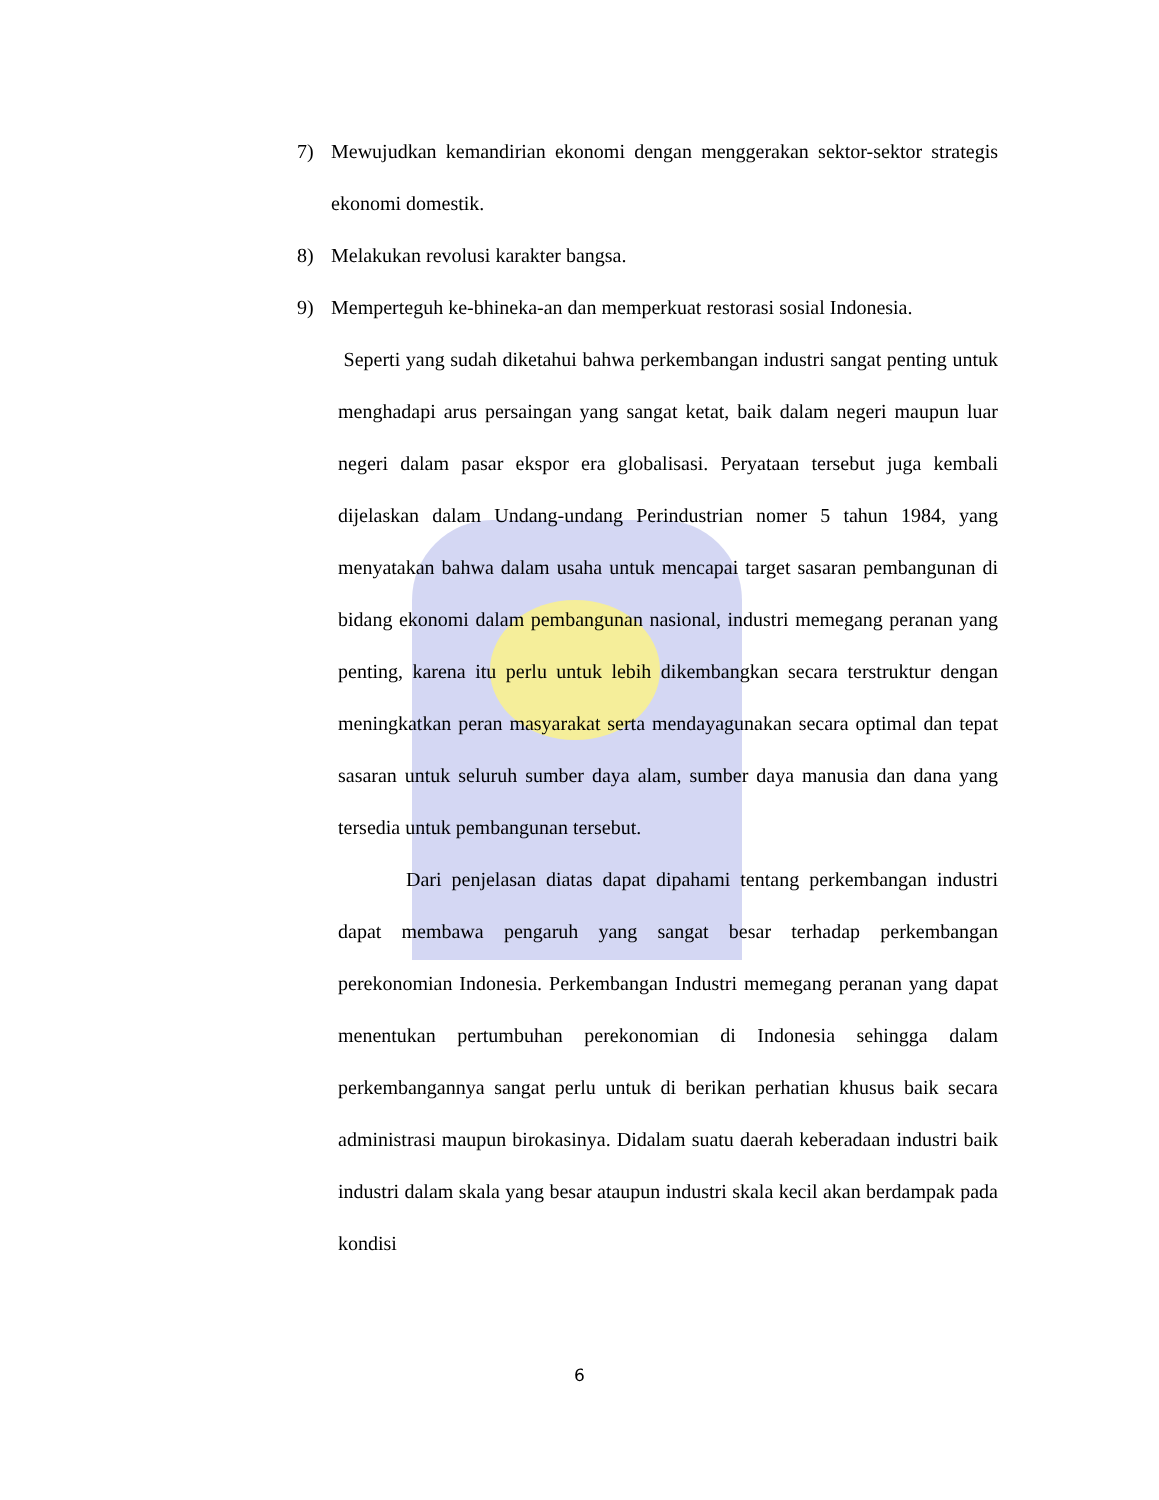7) Mewujudkan kemandirian ekonomi dengan menggerakan sektor-sektor strategis ekonomi domestik.
8) Melakukan revolusi karakter bangsa.
9) Memperteguh ke-bhineka-an dan memperkuat restorasi sosial Indonesia.
Seperti yang sudah diketahui bahwa perkembangan industri sangat penting untuk menghadapi arus persaingan yang sangat ketat, baik dalam negeri maupun luar negeri dalam pasar ekspor era globalisasi. Peryataan tersebut juga kembali dijelaskan dalam Undang-undang Perindustrian nomer 5 tahun 1984, yang menyatakan bahwa dalam usaha untuk mencapai target sasaran pembangunan di bidang ekonomi dalam pembangunan nasional, industri memegang peranan yang penting, karena itu perlu untuk lebih dikembangkan secara terstruktur dengan meningkatkan peran masyarakat serta mendayagunakan secara optimal dan tepat sasaran untuk seluruh sumber daya alam, sumber daya manusia dan dana yang tersedia untuk pembangunan tersebut.
Dari penjelasan diatas dapat dipahami tentang perkembangan industri dapat membawa pengaruh yang sangat besar terhadap perkembangan perekonomian Indonesia. Perkembangan Industri memegang peranan yang dapat menentukan pertumbuhan perekonomian di Indonesia sehingga dalam perkembangannya sangat perlu untuk di berikan perhatian khusus baik secara administrasi maupun birokasinya. Didalam suatu daerah keberadaan industri baik industri dalam skala yang besar ataupun industri skala kecil akan berdampak pada kondisi
6